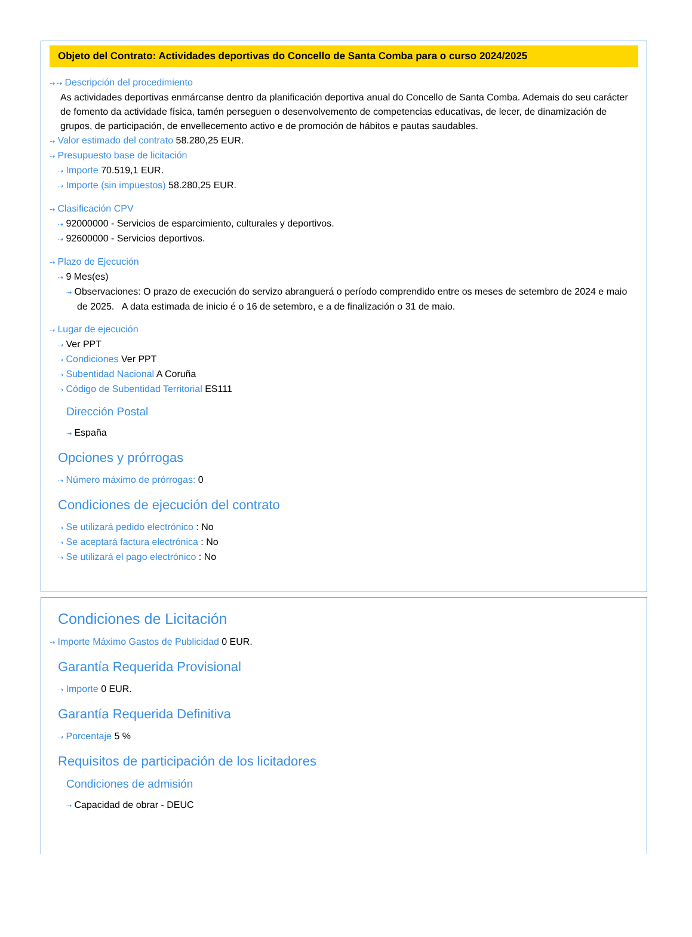Objeto del Contrato: Actividades deportivas do Concello de Santa Comba para o curso 2024/2025
⇢ ⇢ Descripción del procedimiento
As actividades deportivas enmárcanse dentro da planificación deportiva anual do Concello de Santa Comba. Ademais do seu carácter de fomento da actividade física, tamén perseguen o desenvolvemento de competencias educativas, de lecer, de dinamización de grupos, de participación, de envellecemento activo e de promoción de hábitos e pautas saudables.
⇢ Valor estimado del contrato 58.280,25 EUR.
⇢ Presupuesto base de licitación
⇢ Importe 70.519,1 EUR.
⇢ Importe (sin impuestos) 58.280,25 EUR.
⇢ Clasificación CPV
⇢ 92000000 - Servicios de esparcimiento, culturales y deportivos.
⇢ 92600000 - Servicios deportivos.
⇢ Plazo de Ejecución
⇢ 9 Mes(es)
⇢ Observaciones: O prazo de execución do servizo abranguerá o período comprendido entre os meses de setembro de 2024 e maio de 2025. A data estimada de inicio é o 16 de setembro, e a de finalización o 31 de maio.
⇢ Lugar de ejecución
⇢ Ver PPT
⇢ Condiciones Ver PPT
⇢ Subentidad Nacional A Coruña
⇢ Código de Subentidad Territorial ES111
Dirección Postal
⇢ España
Opciones y prórrogas
⇢ Número máximo de prórrogas: 0
Condiciones de ejecución del contrato
⇢ Se utilizará pedido electrónico : No
⇢ Se aceptará factura electrónica : No
⇢ Se utilizará el pago electrónico : No
Condiciones de Licitación
⇢ Importe Máximo Gastos de Publicidad 0 EUR.
Garantía Requerida Provisional
⇢ Importe 0 EUR.
Garantía Requerida Definitiva
⇢ Porcentaje 5 %
Requisitos de participación de los licitadores
Condiciones de admisión
⇢ Capacidad de obrar - DEUC